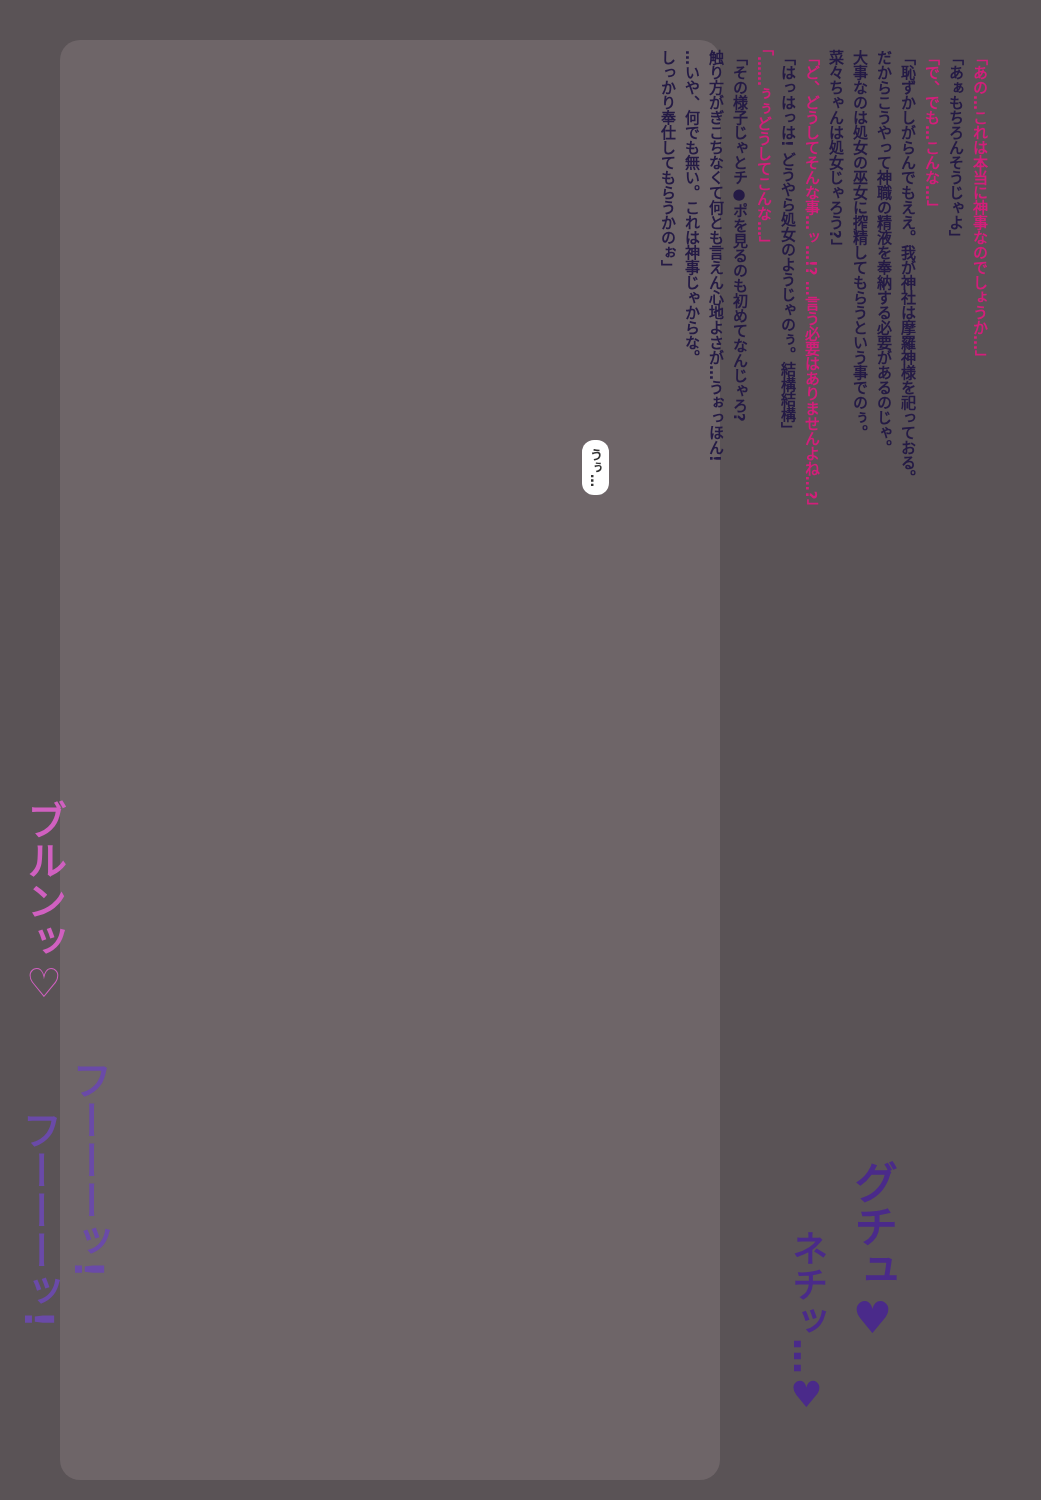「あの…これは本当に神事なのでしょうか…」
「あぁもちろんそうじゃよ」
「で、でも…こんな…」
「恥ずかしがらんでもええ。我が神社は摩羅神様を祀っておる。
だからこうやって神職の精液を奉納する必要があるのじゃ。
大事なのは処女の巫女に搾精してもらうという事でのぅ。
菜々ちゃんは処女じゃろう?」
「ど、どうしてそんな事…ッ…!? …言う必要はありませんよね…?」
「はっはっは! どうやら処女のようじゃのぅ。結構結構」
「……ぅぅどうしてこんな…」
「その様子じゃとチ●ポを見るのも初めてなんじゃろ?
触り方がぎこちなくて何とも言えん心地よさが…うぉっほん!
…いや、何でも無い。これは神事じゃからな。
しっかり奉仕してもらうかのぉ」
うぅ…
ブルンッ♡
フーーーッ!
フーーーッ!
グチュ♥
ネチッ…♥